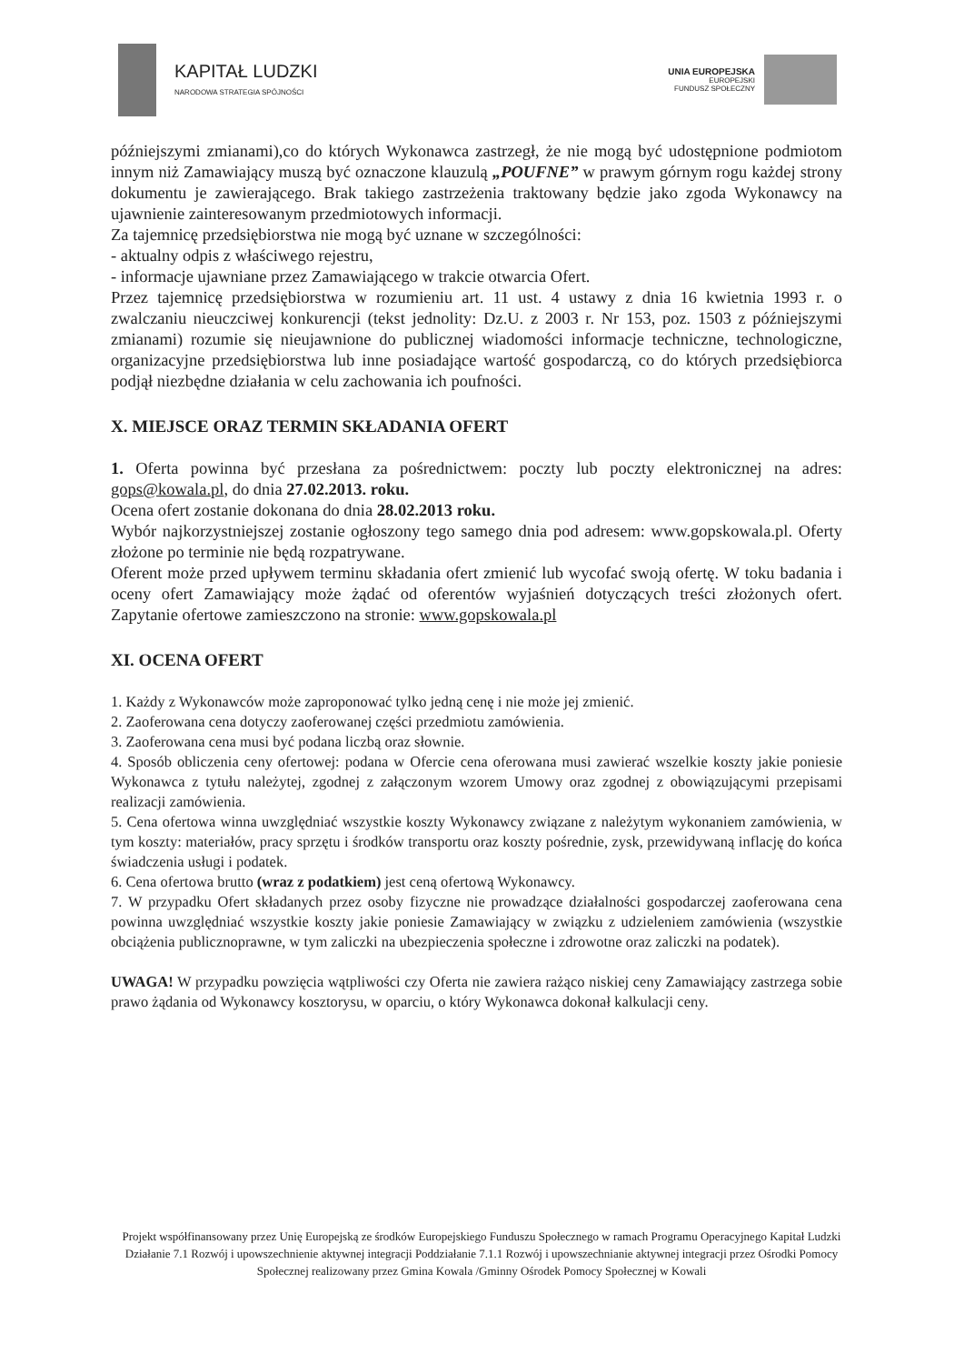KAPITAŁ LUDZKI
NARODOWA STRATEGIA SPÓJNOŚCI
UNIA EUROPEJSKA
EUROPEJSKI
FUNDUSZ SPOŁECZNY
późniejszymi zmianami),co do których Wykonawca zastrzegł, że nie mogą być udostępnione podmiotom innym niż Zamawiający muszą być oznaczone klauzulą „POUFNE” w prawym górnym rogu każdej strony dokumentu je zawierającego. Brak takiego zastrzeżenia traktowany będzie jako zgoda Wykonawcy na ujawnienie zainteresowanym przedmiotowych informacji.
Za tajemnicę przedsiębiorstwa nie mogą być uznane w szczególności:
- aktualny odpis z właściwego rejestru,
- informacje ujawniane przez Zamawiającego w trakcie otwarcia Ofert.
Przez tajemnicę przedsiębiorstwa w rozumieniu art. 11 ust. 4 ustawy z dnia 16 kwietnia 1993 r. o zwalczaniu nieuczciwej konkurencji (tekst jednolity: Dz.U. z 2003 r. Nr 153, poz. 1503 z późniejszymi zmianami) rozumie się nieujawnione do publicznej wiadomości informacje techniczne, technologiczne, organizacyjne przedsiębiorstwa lub inne posiadające wartość gospodarczą, co do których przedsiębiorca podjął niezbędne działania w celu zachowania ich poufności.
X. MIEJSCE ORAZ TERMIN SKŁADANIA OFERT
1. Oferta powinna być przesłana za pośrednictwem: poczty lub poczty elektronicznej na adres: gops@kowala.pl, do dnia 27.02.2013. roku.
Ocena ofert zostanie dokonana do dnia 28.02.2013 roku.
Wybór najkorzystniejszej zostanie ogłoszony tego samego dnia pod adresem: www.gopskowala.pl. Oferty złożone po terminie nie będą rozpatrywane.
Oferent może przed upływem terminu składania ofert zmienić lub wycofać swoją ofertę. W toku badania i oceny ofert Zamawiający może żądać od oferentów wyjaśnień dotyczących treści złożonych ofert. Zapytanie ofertowe zamieszczono na stronie: www.gopskowala.pl
XI. OCENA OFERT
1. Każdy z Wykonawców może zaproponować tylko jedną cenę i nie może jej zmienić.
2. Zaoferowana cena dotyczy zaoferowanej części przedmiotu zamówienia.
3. Zaoferowana cena musi być podana liczbą oraz słownie.
4. Sposób obliczenia ceny ofertowej: podana w Ofercie cena oferowana musi zawierać wszelkie koszty jakie poniesie Wykonawca z tytułu należytej, zgodnej z załączonym wzorem Umowy oraz zgodnej z obowiązującymi przepisami realizacji zamówienia.
5. Cena ofertowa winna uwzględniać wszystkie koszty Wykonawcy związane z należytym wykonaniem zamówienia, w tym koszty: materiałów, pracy sprzętu i środków transportu oraz koszty pośrednie, zysk, przewidywaną inflację do końca świadczenia usługi i podatek.
6. Cena ofertowa brutto (wraz z podatkiem) jest ceną ofertową Wykonawcy.
7. W przypadku Ofert składanych przez osoby fizyczne nie prowadzące działalności gospodarczej zaoferowana cena powinna uwzględniać wszystkie koszty jakie poniesie Zamawiający w związku z udzieleniem zamówienia (wszystkie obciążenia publicznoprawne, w tym zaliczki na ubezpieczenia społeczne i zdrowotne oraz zaliczki na podatek).
UWAGA! W przypadku powzięcia wątpliwości czy Oferta nie zawiera rażąco niskiej ceny Zamawiający zastrzega sobie prawo żądania od Wykonawcy kosztorysu, w oparciu, o który Wykonawca dokonał kalkulacji ceny.
Projekt współfinansowany przez Unię Europejską ze środków Europejskiego Funduszu Społecznego w ramach Programu Operacyjnego Kapitał Ludzki Działanie 7.1 Rozwój i upowszechnienie aktywnej integracji Poddziałanie 7.1.1 Rozwój i upowszechnianie aktywnej integracji przez Ośrodki Pomocy Społecznej realizowany przez Gmina Kowala /Gminny Ośrodek Pomocy Społecznej w Kowali